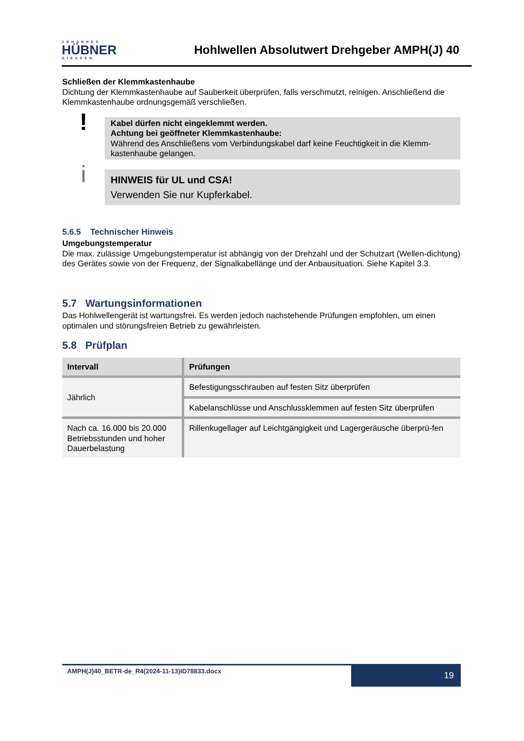JOHANNES
HÜBNER
GIESSEN
Hohlwellen Absolutwert Drehgeber AMPH(J) 40
Schließen der Klemmkastenhaube
Dichtung der Klemmkastenhaube auf Sauberkeit überprüfen, falls verschmutzt, reinigen. Anschließend die Klemmkastenhaube ordnungsgemäß verschließen.
!
Kabel dürfen nicht eingeklemmt werden.
Achtung bei geöffneter Klemmkastenhaube:
Während des Anschließens vom Verbindungskabel darf keine Feuchtigkeit in die Klemm-kastenhaube gelangen.
i
HINWEIS für UL und CSA!
Verwenden Sie nur Kupferkabel.
5.6.5 Technischer Hinweis
Umgebungstemperatur
Die max. zulässige Umgebungstemperatur ist abhängig von der Drehzahl und der Schutzart (Wellen-dichtung) des Gerätes sowie von der Frequenz, der Signalkabellänge und der Anbausituation. Siehe Kapitel 3.3.
5.7 Wartungsinformationen
Das Hohlwellengerät ist wartungsfrei. Es werden jedoch nachstehende Prüfungen empfohlen, um einen optimalen und störungsfreien Betrieb zu gewährleisten.
5.8 Prüfplan
| Intervall | Prüfungen |
| --- | --- |
| Jährlich | Befestigungsschrauben auf festen Sitz überprüfen |
| | Kabelanschlüsse und Anschlussklemmen auf festen Sitz überprüfen |
| Nach ca. 16.000 bis 20.000 Betriebsstunden und hoher Dauerbelastung | Rillenkugellager auf Leichtgängigkeit und Lagergeräusche überprü-fen |
AMPH(J)40_BETR-de_R4(2024-11-13)ID78833.docx
19